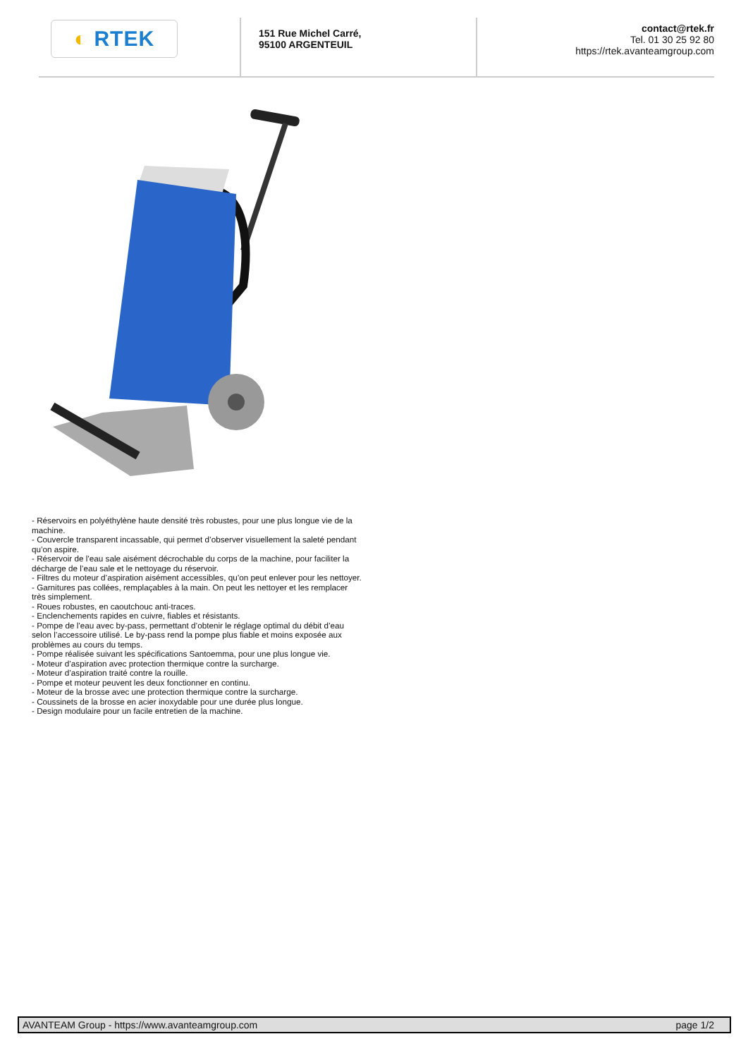◐ RTEK
151 Rue Michel Carré,
95100 ARGENTEUIL
contact@rtek.fr
Tel. 01 30 25 92 80
https://rtek.avanteamgroup.com
- Réservoirs en polyéthylène haute densité très robustes, pour une plus longue vie de la machine.
- Couvercle transparent incassable, qui permet d’observer visuellement la saleté pendant qu’on aspire.
- Réservoir de l’eau sale aisément décrochable du corps de la machine, pour faciliter la décharge de l’eau sale et le nettoyage du réservoir.
- Filtres du moteur d’aspiration aisément accessibles, qu’on peut enlever pour les nettoyer.
- Garnitures pas collées, remplaçables à la main. On peut les nettoyer et les remplacer très simplement.
- Roues robustes, en caoutchouc anti-traces.
- Enclenchements rapides en cuivre, fiables et résistants.
- Pompe de l’eau avec by-pass, permettant d’obtenir le réglage optimal du débit d’eau selon l’accessoire utilisé. Le by-pass rend la pompe plus fiable et moins exposée aux problèmes au cours du temps.
- Pompe réalisée suivant les spécifications Santoemma, pour une plus longue vie.
- Moteur d’aspiration avec protection thermique contre la surcharge.
- Moteur d’aspiration traité contre la rouille.
- Pompe et moteur peuvent les deux fonctionner en continu.
- Moteur de la brosse avec une protection thermique contre la surcharge.
- Coussinets de la brosse en acier inoxydable pour une durée plus longue.
- Design modulaire pour un facile entretien de la machine.
AVANTEAM Group - https://www.avanteamgroup.com page 1/2